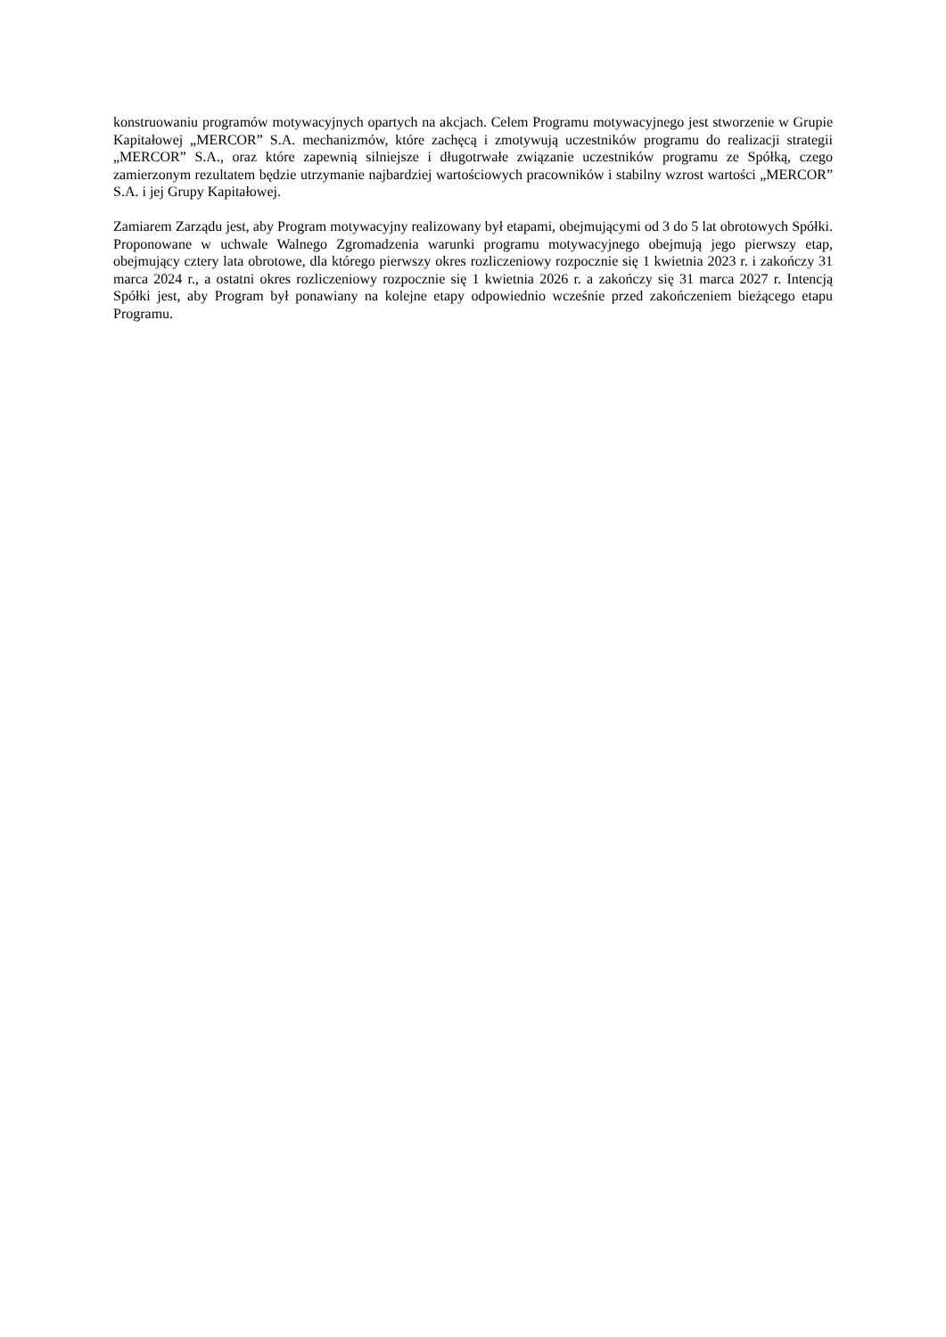konstruowaniu programów motywacyjnych opartych na akcjach. Celem Programu motywacyjnego jest stworzenie w Grupie Kapitałowej „MERCOR” S.A. mechanizmów, które zachęcą i zmotywują uczestników programu do realizacji strategii „MERCOR” S.A., oraz które zapewnią silniejsze i długotrwałe związanie uczestników programu ze Spółką, czego zamierzonym rezultatem będzie utrzymanie najbardziej wartościowych pracowników i stabilny wzrost wartości „MERCOR” S.A. i jej Grupy Kapitałowej.
Zamiarem Zarządu jest, aby Program motywacyjny realizowany był etapami, obejmującymi od 3 do 5 lat obrotowych Spółki. Proponowane w uchwale Walnego Zgromadzenia warunki programu motywacyjnego obejmują jego pierwszy etap, obejmujący cztery lata obrotowe, dla którego pierwszy okres rozliczeniowy rozpocznie się 1 kwietnia 2023 r. i zakończy 31 marca 2024 r., a ostatni okres rozliczeniowy rozpocznie się 1 kwietnia 2026 r. a zakończy się 31 marca 2027 r. Intencją Spółki jest, aby Program był ponawiany na kolejne etapy odpowiednio wcześnie przed zakończeniem bieżącego etapu Programu.